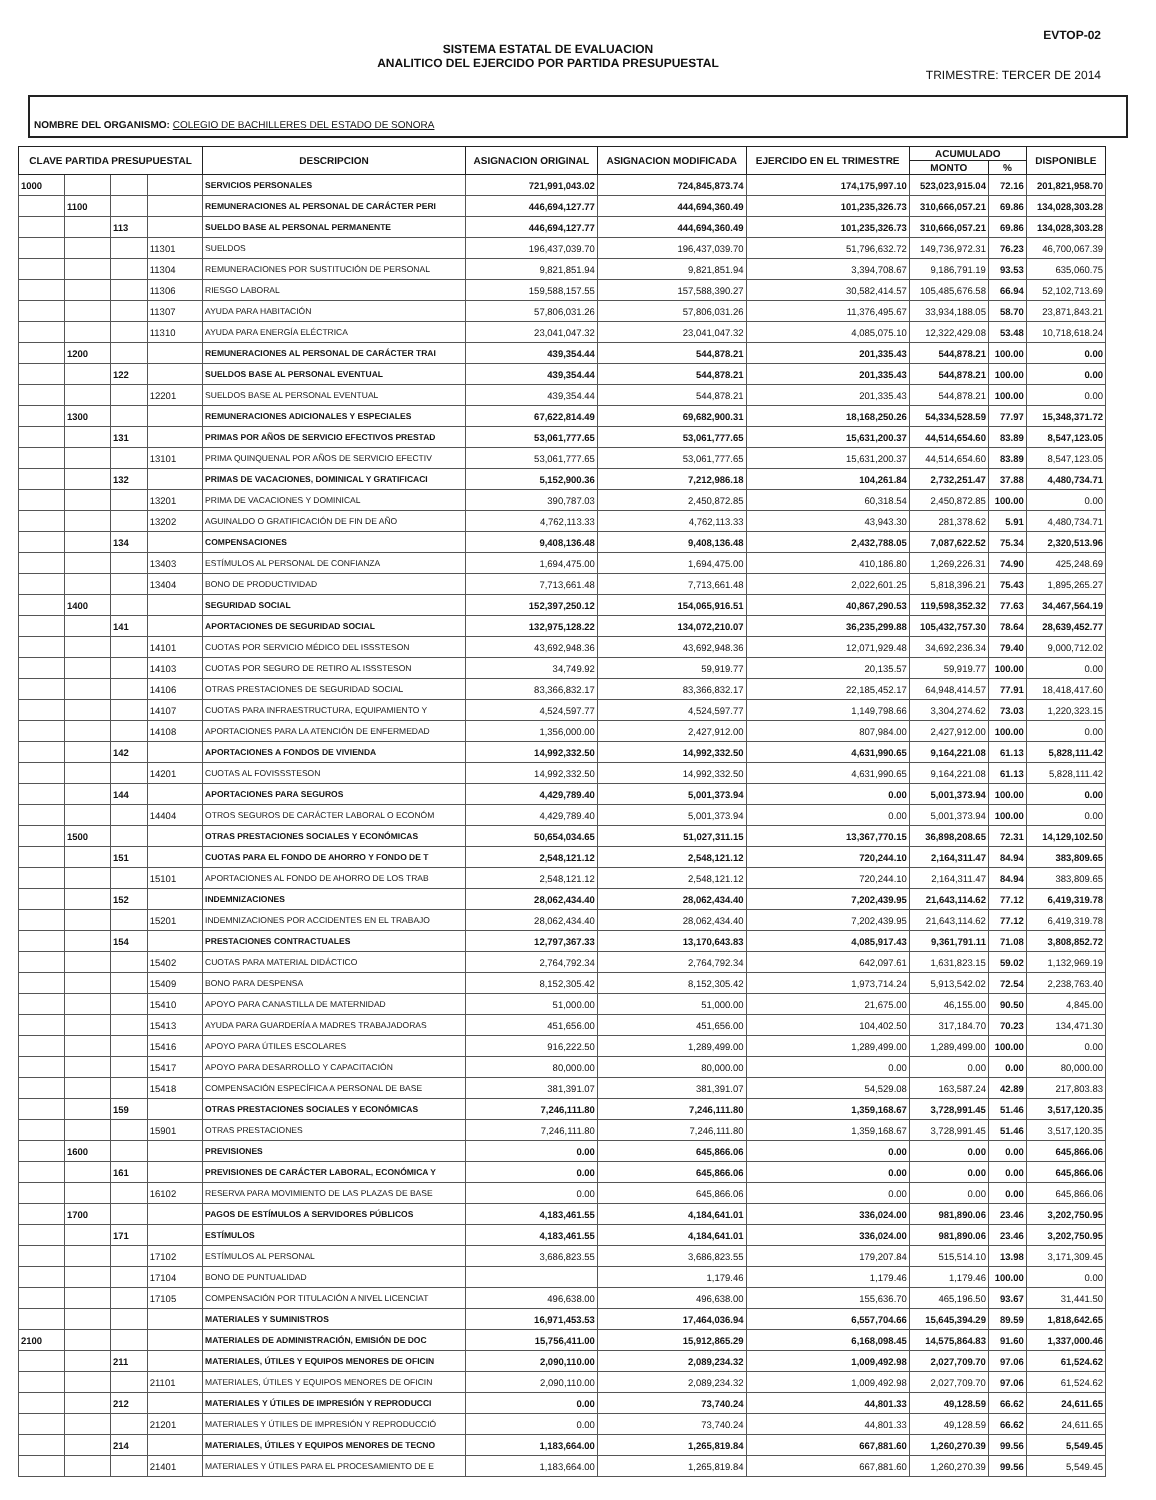EVTOP-02
SISTEMA ESTATAL DE EVALUACION
ANALITICO DEL EJERCIDO POR PARTIDA PRESUPUESTAL
TRIMESTRE: TERCER DE 2014
NOMBRE DEL ORGANISMO: COLEGIO DE BACHILLERES DEL ESTADO DE SONORA
| CLAVE PARTIDA PRESUPUESTAL | | | | DESCRIPCION | ASIGNACION ORIGINAL | ASIGNACION MODIFICADA | EJERCIDO EN EL TRIMESTRE | ACUMULADO | | DISPONIBLE |
| --- | --- | --- | --- | --- | --- | --- | --- | --- | --- | --- |
| | | | | | | | | MONTO | % | |
| 1000 | | | | SERVICIOS PERSONALES | 721,991,043.02 | 724,845,873.74 | 174,175,997.10 | 523,023,915.04 | 72.16 | 201,821,958.70 |
| | 1100 | | | REMUNERACIONES AL PERSONAL DE CARÁCTER PERI | 446,694,127.77 | 444,694,360.49 | 101,235,326.73 | 310,666,057.21 | 69.86 | 134,028,303.28 |
| | | 113 | | SUELDO BASE AL PERSONAL PERMANENTE | 446,694,127.77 | 444,694,360.49 | 101,235,326.73 | 310,666,057.21 | 69.86 | 134,028,303.28 |
| | | | 11301 | SUELDOS | 196,437,039.70 | 196,437,039.70 | 51,796,632.72 | 149,736,972.31 | 76.23 | 46,700,067.39 |
| | | | 11304 | REMUNERACIONES POR SUSTITUCIÓN DE PERSONAL | 9,821,851.94 | 9,821,851.94 | 3,394,708.67 | 9,186,791.19 | 93.53 | 635,060.75 |
| | | | 11306 | RIESGO LABORAL | 159,588,157.55 | 157,588,390.27 | 30,582,414.57 | 105,485,676.58 | 66.94 | 52,102,713.69 |
| | | | 11307 | AYUDA PARA HABITACIÓN | 57,806,031.26 | 57,806,031.26 | 11,376,495.67 | 33,934,188.05 | 58.70 | 23,871,843.21 |
| | | | 11310 | AYUDA PARA ENERGÍA ELÉCTRICA | 23,041,047.32 | 23,041,047.32 | 4,085,075.10 | 12,322,429.08 | 53.48 | 10,718,618.24 |
| | 1200 | | | REMUNERACIONES AL PERSONAL DE CARÁCTER TRAI | 439,354.44 | 544,878.21 | 201,335.43 | 544,878.21 | 100.00 | 0.00 |
| | | 122 | | SUELDOS BASE AL PERSONAL EVENTUAL | 439,354.44 | 544,878.21 | 201,335.43 | 544,878.21 | 100.00 | 0.00 |
| | | | 12201 | SUELDOS BASE AL PERSONAL EVENTUAL | 439,354.44 | 544,878.21 | 201,335.43 | 544,878.21 | 100.00 | 0.00 |
| | 1300 | | | REMUNERACIONES ADICIONALES Y ESPECIALES | 67,622,814.49 | 69,682,900.31 | 18,168,250.26 | 54,334,528.59 | 77.97 | 15,348,371.72 |
| | | 131 | | PRIMAS POR AÑOS DE SERVICIO EFECTIVOS PRESTAD | 53,061,777.65 | 53,061,777.65 | 15,631,200.37 | 44,514,654.60 | 83.89 | 8,547,123.05 |
| | | | 13101 | PRIMA QUINQUENAL POR AÑOS DE SERVICIO EFECTIV | 53,061,777.65 | 53,061,777.65 | 15,631,200.37 | 44,514,654.60 | 83.89 | 8,547,123.05 |
| | | 132 | | PRIMAS DE VACACIONES, DOMINICAL Y GRATIFICACI | 5,152,900.36 | 7,212,986.18 | 104,261.84 | 2,732,251.47 | 37.88 | 4,480,734.71 |
| | | | 13201 | PRIMA DE VACACIONES Y DOMINICAL | 390,787.03 | 2,450,872.85 | 60,318.54 | 2,450,872.85 | 100.00 | 0.00 |
| | | | 13202 | AGUINALDO O GRATIFICACIÓN DE FIN DE AÑO | 4,762,113.33 | 4,762,113.33 | 43,943.30 | 281,378.62 | 5.91 | 4,480,734.71 |
| | | 134 | | COMPENSACIONES | 9,408,136.48 | 9,408,136.48 | 2,432,788.05 | 7,087,622.52 | 75.34 | 2,320,513.96 |
| | | | 13403 | ESTÍMULOS AL PERSONAL DE CONFIANZA | 1,694,475.00 | 1,694,475.00 | 410,186.80 | 1,269,226.31 | 74.90 | 425,248.69 |
| | | | 13404 | BONO DE PRODUCTIVIDAD | 7,713,661.48 | 7,713,661.48 | 2,022,601.25 | 5,818,396.21 | 75.43 | 1,895,265.27 |
| | 1400 | | | SEGURIDAD SOCIAL | 152,397,250.12 | 154,065,916.51 | 40,867,290.53 | 119,598,352.32 | 77.63 | 34,467,564.19 |
| | | 141 | | APORTACIONES DE SEGURIDAD SOCIAL | 132,975,128.22 | 134,072,210.07 | 36,235,299.88 | 105,432,757.30 | 78.64 | 28,639,452.77 |
| | | | 14101 | CUOTAS POR SERVICIO MÉDICO DEL ISSSTESON | 43,692,948.36 | 43,692,948.36 | 12,071,929.48 | 34,692,236.34 | 79.40 | 9,000,712.02 |
| | | | 14103 | CUOTAS POR SEGURO DE RETIRO AL ISSSTESON | 34,749.92 | 59,919.77 | 20,135.57 | 59,919.77 | 100.00 | 0.00 |
| | | | 14106 | OTRAS PRESTACIONES DE SEGURIDAD SOCIAL | 83,366,832.17 | 83,366,832.17 | 22,185,452.17 | 64,948,414.57 | 77.91 | 18,418,417.60 |
| | | | 14107 | CUOTAS PARA INFRAESTRUCTURA, EQUIPAMIENTO Y | 4,524,597.77 | 4,524,597.77 | 1,149,798.66 | 3,304,274.62 | 73.03 | 1,220,323.15 |
| | | | 14108 | APORTACIONES PARA LA ATENCIÓN DE ENFERMEDAD | 1,356,000.00 | 2,427,912.00 | 807,984.00 | 2,427,912.00 | 100.00 | 0.00 |
| | | 142 | | APORTACIONES A FONDOS DE VIVIENDA | 14,992,332.50 | 14,992,332.50 | 4,631,990.65 | 9,164,221.08 | 61.13 | 5,828,111.42 |
| | | | 14201 | CUOTAS AL FOVISSSTESON | 14,992,332.50 | 14,992,332.50 | 4,631,990.65 | 9,164,221.08 | 61.13 | 5,828,111.42 |
| | | 144 | | APORTACIONES PARA SEGUROS | 4,429,789.40 | 5,001,373.94 | 0.00 | 5,001,373.94 | 100.00 | 0.00 |
| | | | 14404 | OTROS SEGUROS DE CARÁCTER LABORAL O ECONÓM | 4,429,789.40 | 5,001,373.94 | 0.00 | 5,001,373.94 | 100.00 | 0.00 |
| | 1500 | | | OTRAS PRESTACIONES SOCIALES Y ECONÓMICAS | 50,654,034.65 | 51,027,311.15 | 13,367,770.15 | 36,898,208.65 | 72.31 | 14,129,102.50 |
| | | 151 | | CUOTAS PARA EL FONDO DE AHORRO Y FONDO DE T | 2,548,121.12 | 2,548,121.12 | 720,244.10 | 2,164,311.47 | 84.94 | 383,809.65 |
| | | | 15101 | APORTACIONES AL FONDO DE AHORRO DE LOS TRAB | 2,548,121.12 | 2,548,121.12 | 720,244.10 | 2,164,311.47 | 84.94 | 383,809.65 |
| | | 152 | | INDEMNIZACIONES | 28,062,434.40 | 28,062,434.40 | 7,202,439.95 | 21,643,114.62 | 77.12 | 6,419,319.78 |
| | | | 15201 | INDEMNIZACIONES POR ACCIDENTES EN EL TRABAJO | 28,062,434.40 | 28,062,434.40 | 7,202,439.95 | 21,643,114.62 | 77.12 | 6,419,319.78 |
| | | 154 | | PRESTACIONES CONTRACTUALES | 12,797,367.33 | 13,170,643.83 | 4,085,917.43 | 9,361,791.11 | 71.08 | 3,808,852.72 |
| | | | 15402 | CUOTAS PARA MATERIAL DIDÁCTICO | 2,764,792.34 | 2,764,792.34 | 642,097.61 | 1,631,823.15 | 59.02 | 1,132,969.19 |
| | | | 15409 | BONO PARA DESPENSA | 8,152,305.42 | 8,152,305.42 | 1,973,714.24 | 5,913,542.02 | 72.54 | 2,238,763.40 |
| | | | 15410 | APOYO PARA CANASTILLA DE MATERNIDAD | 51,000.00 | 51,000.00 | 21,675.00 | 46,155.00 | 90.50 | 4,845.00 |
| | | | 15413 | AYUDA PARA GUARDERÍA A MADRES TRABAJADORAS | 451,656.00 | 451,656.00 | 104,402.50 | 317,184.70 | 70.23 | 134,471.30 |
| | | | 15416 | APOYO PARA ÚTILES ESCOLARES | 916,222.50 | 1,289,499.00 | 1,289,499.00 | 1,289,499.00 | 100.00 | 0.00 |
| | | | 15417 | APOYO PARA DESARROLLO Y CAPACITACIÓN | 80,000.00 | 80,000.00 | 0.00 | 0.00 | 0.00 | 80,000.00 |
| | | | 15418 | COMPENSACIÓN ESPECÍFICA A PERSONAL DE BASE | 381,391.07 | 381,391.07 | 54,529.08 | 163,587.24 | 42.89 | 217,803.83 |
| | | 159 | | OTRAS PRESTACIONES SOCIALES Y ECONÓMICAS | 7,246,111.80 | 7,246,111.80 | 1,359,168.67 | 3,728,991.45 | 51.46 | 3,517,120.35 |
| | | | 15901 | OTRAS PRESTACIONES | 7,246,111.80 | 7,246,111.80 | 1,359,168.67 | 3,728,991.45 | 51.46 | 3,517,120.35 |
| | 1600 | | | PREVISIONES | 0.00 | 645,866.06 | 0.00 | 0.00 | 0.00 | 645,866.06 |
| | | 161 | | PREVISIONES DE CARÁCTER LABORAL, ECONÓMICA Y | 0.00 | 645,866.06 | 0.00 | 0.00 | 0.00 | 645,866.06 |
| | | | 16102 | RESERVA PARA MOVIMIENTO DE LAS PLAZAS DE BASE | 0.00 | 645,866.06 | 0.00 | 0.00 | 0.00 | 645,866.06 |
| | 1700 | | | PAGOS DE ESTÍMULOS A SERVIDORES PÚBLICOS | 4,183,461.55 | 4,184,641.01 | 336,024.00 | 981,890.06 | 23.46 | 3,202,750.95 |
| | | 171 | | ESTÍMULOS | 4,183,461.55 | 4,184,641.01 | 336,024.00 | 981,890.06 | 23.46 | 3,202,750.95 |
| | | | 17102 | ESTÍMULOS AL PERSONAL | 3,686,823.55 | 3,686,823.55 | 179,207.84 | 515,514.10 | 13.98 | 3,171,309.45 |
| | | | 17104 | BONO DE PUNTUALIDAD | | 1,179.46 | 1,179.46 | 1,179.46 | 100.00 | 0.00 |
| | | | 17105 | COMPENSACIÓN POR TITULACIÓN A NIVEL LICENCIAT | 496,638.00 | 496,638.00 | 155,636.70 | 465,196.50 | 93.67 | 31,441.50 |
| | | | | MATERIALES Y SUMINISTROS | 16,971,453.53 | 17,464,036.94 | 6,557,704.66 | 15,645,394.29 | 89.59 | 1,818,642.65 |
| 2100 | | | | MATERIALES DE ADMINISTRACIÓN, EMISIÓN DE DOC | 15,756,411.00 | 15,912,865.29 | 6,168,098.45 | 14,575,864.83 | 91.60 | 1,337,000.46 |
| | | 211 | | MATERIALES, ÚTILES Y EQUIPOS MENORES DE OFICIN | 2,090,110.00 | 2,089,234.32 | 1,009,492.98 | 2,027,709.70 | 97.06 | 61,524.62 |
| | | | 21101 | MATERIALES, ÚTILES Y EQUIPOS MENORES DE OFICIN | 2,090,110.00 | 2,089,234.32 | 1,009,492.98 | 2,027,709.70 | 97.06 | 61,524.62 |
| | | 212 | | MATERIALES Y ÚTILES DE IMPRESIÓN Y REPRODUCCI | 0.00 | 73,740.24 | 44,801.33 | 49,128.59 | 66.62 | 24,611.65 |
| | | | 21201 | MATERIALES Y ÚTILES DE IMPRESIÓN Y REPRODUCCIÓ | 0.00 | 73,740.24 | 44,801.33 | 49,128.59 | 66.62 | 24,611.65 |
| | | 214 | | MATERIALES, ÚTILES Y EQUIPOS MENORES DE TECNO | 1,183,664.00 | 1,265,819.84 | 667,881.60 | 1,260,270.39 | 99.56 | 5,549.45 |
| | | | 21401 | MATERIALES Y ÚTILES PARA EL PROCESAMIENTO DE E | 1,183,664.00 | 1,265,819.84 | 667,881.60 | 1,260,270.39 | 99.56 | 5,549.45 |